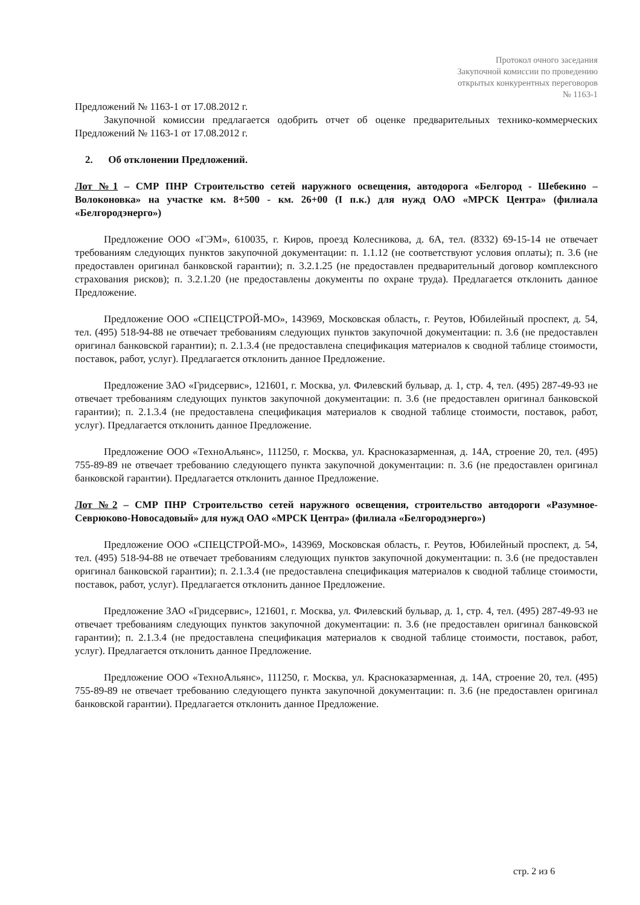Протокол очного заседания
Закупочной комиссии по проведению
открытых конкурентных переговоров
№ 1163-1
Предложений № 1163-1 от 17.08.2012 г.
Закупочной комиссии предлагается одобрить отчет об оценке предварительных технико-коммерческих Предложений № 1163-1 от 17.08.2012 г.
2. Об отклонении Предложений.
Лот №1 – СМР ПНР Строительство сетей наружного освещения, автодорога «Белгород - Шебекино – Волоконовка» на участке км. 8+500 - км. 26+00 (I п.к.) для нужд ОАО «МРСК Центра» (филиала «Белгородэнерго»)
Предложение ООО «ГЭМ», 610035, г. Киров, проезд Колесникова, д. 6А, тел. (8332) 69-15-14 не отвечает требованиям следующих пунктов закупочной документации: п. 1.1.12 (не соответствуют условия оплаты); п. 3.6 (не предоставлен оригинал банковской гарантии); п. 3.2.1.25 (не предоставлен предварительный договор комплексного страхования рисков); п. 3.2.1.20 (не предоставлены документы по охране труда). Предлагается отклонить данное Предложение.
Предложение ООО «СПЕЦСТРОЙ-МО», 143969, Московская область, г. Реутов, Юбилейный проспект, д. 54, тел. (495) 518-94-88 не отвечает требованиям следующих пунктов закупочной документации: п. 3.6 (не предоставлен оригинал банковской гарантии); п. 2.1.3.4 (не предоставлена спецификация материалов к сводной таблице стоимости, поставок, работ, услуг). Предлагается отклонить данное Предложение.
Предложение ЗАО «Гридсервис», 121601, г. Москва, ул. Филевский бульвар, д. 1, стр. 4, тел. (495) 287-49-93 не отвечает требованиям следующих пунктов закупочной документации: п. 3.6 (не предоставлен оригинал банковской гарантии); п. 2.1.3.4 (не предоставлена спецификация материалов к сводной таблице стоимости, поставок, работ, услуг). Предлагается отклонить данное Предложение.
Предложение ООО «ТехноАльянс», 111250, г. Москва, ул. Красноказарменная, д. 14А, строение 20, тел. (495) 755-89-89 не отвечает требованию следующего пункта закупочной документации: п. 3.6 (не предоставлен оригинал банковской гарантии). Предлагается отклонить данное Предложение.
Лот №2 – СМР ПНР Строительство сетей наружного освещения, строительство автодороги «Разумное-Севрюково-Новосадовый» для нужд ОАО «МРСК Центра» (филиала «Белгородэнерго»)
Предложение ООО «СПЕЦСТРОЙ-МО», 143969, Московская область, г. Реутов, Юбилейный проспект, д. 54, тел. (495) 518-94-88 не отвечает требованиям следующих пунктов закупочной документации: п. 3.6 (не предоставлен оригинал банковской гарантии); п. 2.1.3.4 (не предоставлена спецификация материалов к сводной таблице стоимости, поставок, работ, услуг). Предлагается отклонить данное Предложение.
Предложение ЗАО «Гридсервис», 121601, г. Москва, ул. Филевский бульвар, д. 1, стр. 4, тел. (495) 287-49-93 не отвечает требованиям следующих пунктов закупочной документации: п. 3.6 (не предоставлен оригинал банковской гарантии); п. 2.1.3.4 (не предоставлена спецификация материалов к сводной таблице стоимости, поставок, работ, услуг). Предлагается отклонить данное Предложение.
Предложение ООО «ТехноАльянс», 111250, г. Москва, ул. Красноказарменная, д. 14А, строение 20, тел. (495) 755-89-89 не отвечает требованию следующего пункта закупочной документации: п. 3.6 (не предоставлен оригинал банковской гарантии). Предлагается отклонить данное Предложение.
стр. 2 из 6